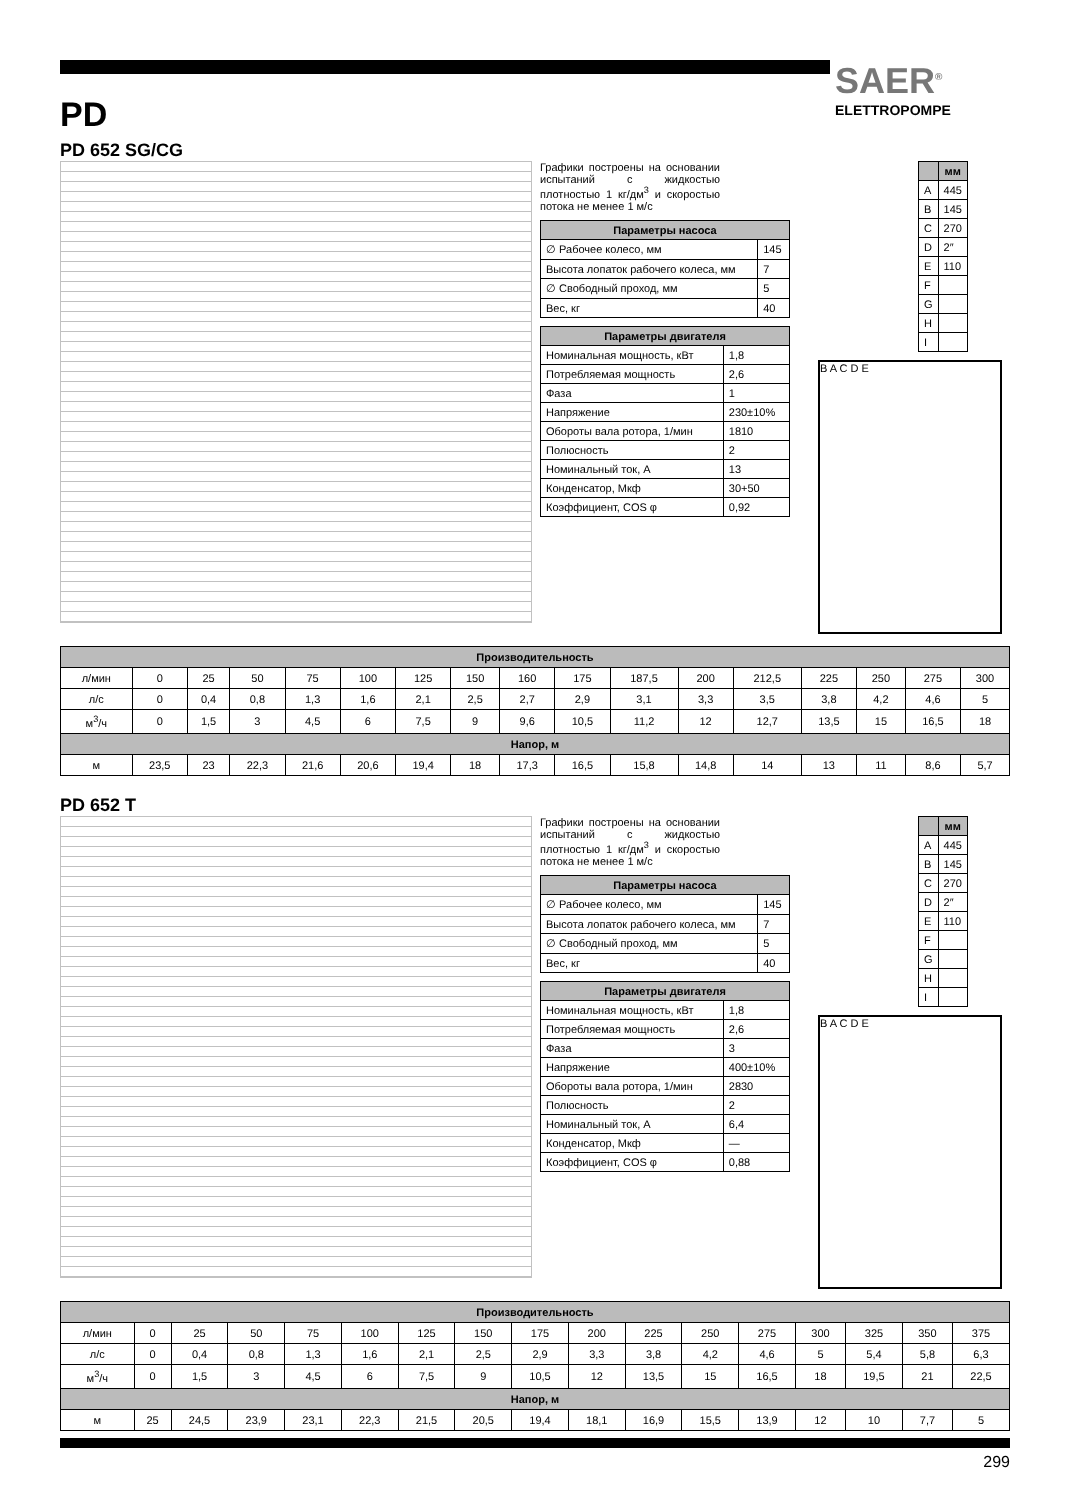SAER<sup>®</sup>
ELETTROPOMPE
PD
PD 652 SG/CG
Графики построены на основании испытаний с жидкостью плотностью 1 кг/дм<sup>3</sup> и скоростью потока не менее 1 м/с
| Параметры насоса | |
| --- | --- |
| ∅ Рабочее колесо, мм | 145 |
| Высота лопаток рабочего колеса, мм | 7 |
| ∅ Свободный проход, мм | 5 |
| Вес, кг | 40 |
| Параметры двигателя | |
| --- | --- |
| Номинальная мощность, кВт | 1,8 |
| Потребляемая мощность | 2,6 |
| Фаза | 1 |
| Напряжение | 230±10% |
| Обороты вала ротора, 1/мин | 1810 |
| Полюсность | 2 |
| Номинальный ток, А | 13 |
| Конденсатор, Мкф | 30+50 |
| Коэффициент, COS φ | 0,92 |
| | мм |
| --- | --- |
| A | 445 |
| B | 145 |
| C | 270 |
| D | 2″ |
| E | 110 |
| F | |
| G | |
| H | |
| I | |
B A C D E
| Производительность | | | | | | | | | | | | | | | | |
| --- | --- | --- | --- | --- | --- | --- | --- | --- | --- | --- | --- | --- | --- | --- | --- | --- |
| л/мин | 0 | 25 | 50 | 75 | 100 | 125 | 150 | 160 | 175 | 187,5 | 200 | 212,5 | 225 | 250 | 275 | 300 |
| л/с | 0 | 0,4 | 0,8 | 1,3 | 1,6 | 2,1 | 2,5 | 2,7 | 2,9 | 3,1 | 3,3 | 3,5 | 3,8 | 4,2 | 4,6 | 5 |
| м<sup>3</sup>/ч | 0 | 1,5 | 3 | 4,5 | 6 | 7,5 | 9 | 9,6 | 10,5 | 11,2 | 12 | 12,7 | 13,5 | 15 | 16,5 | 18 |
| Напор, м | | | | | | | | | | | | | | | | |
| м | 23,5 | 23 | 22,3 | 21,6 | 20,6 | 19,4 | 18 | 17,3 | 16,5 | 15,8 | 14,8 | 14 | 13 | 11 | 8,6 | 5,7 |
PD 652 T
Графики построены на основании испытаний с жидкостью плотностью 1 кг/дм<sup>3</sup> и скоростью потока не менее 1 м/с
| Параметры насоса | |
| --- | --- |
| ∅ Рабочее колесо, мм | 145 |
| Высота лопаток рабочего колеса, мм | 7 |
| ∅ Свободный проход, мм | 5 |
| Вес, кг | 40 |
| Параметры двигателя | |
| --- | --- |
| Номинальная мощность, кВт | 1,8 |
| Потребляемая мощность | 2,6 |
| Фаза | 3 |
| Напряжение | 400±10% |
| Обороты вала ротора, 1/мин | 2830 |
| Полюсность | 2 |
| Номинальный ток, А | 6,4 |
| Конденсатор, Мкф | — |
| Коэффициент, COS φ | 0,88 |
| | мм |
| --- | --- |
| A | 445 |
| B | 145 |
| C | 270 |
| D | 2″ |
| E | 110 |
| F | |
| G | |
| H | |
| I | |
B A C D E
| Производительность | | | | | | | | | | | | | | | | |
| --- | --- | --- | --- | --- | --- | --- | --- | --- | --- | --- | --- | --- | --- | --- | --- | --- |
| л/мин | 0 | 25 | 50 | 75 | 100 | 125 | 150 | 175 | 200 | 225 | 250 | 275 | 300 | 325 | 350 | 375 |
| л/с | 0 | 0,4 | 0,8 | 1,3 | 1,6 | 2,1 | 2,5 | 2,9 | 3,3 | 3,8 | 4,2 | 4,6 | 5 | 5,4 | 5,8 | 6,3 |
| м<sup>3</sup>/ч | 0 | 1,5 | 3 | 4,5 | 6 | 7,5 | 9 | 10,5 | 12 | 13,5 | 15 | 16,5 | 18 | 19,5 | 21 | 22,5 |
| Напор, м | | | | | | | | | | | | | | | | |
| м | 25 | 24,5 | 23,9 | 23,1 | 22,3 | 21,5 | 20,5 | 19,4 | 18,1 | 16,9 | 15,5 | 13,9 | 12 | 10 | 7,7 | 5 |
299